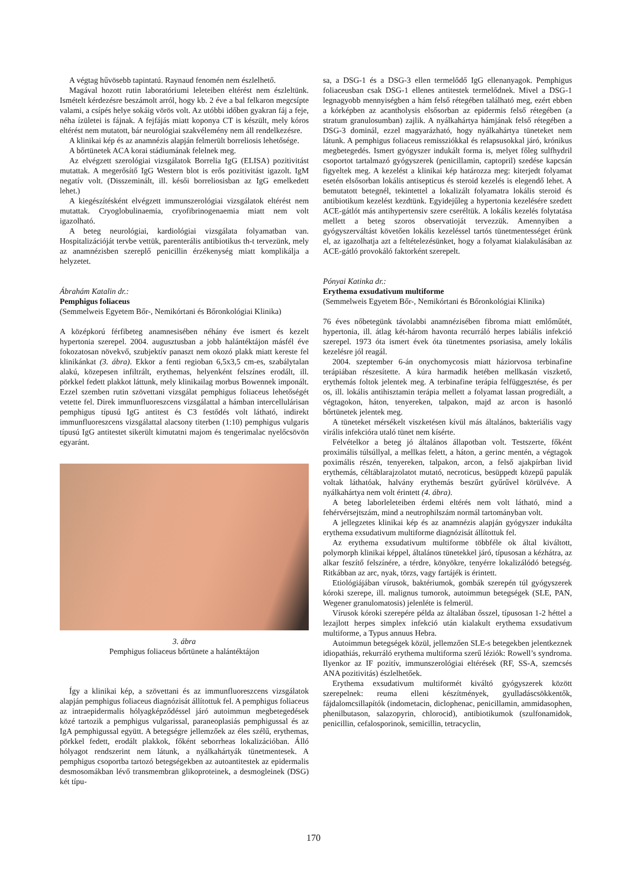A végtag hűvösebb tapintatú. Raynaud fenomén nem észlelhető.
Magával hozott rutin laboratóriumi leleteiben eltérést nem észleltünk. Ismételt kérdezésre beszámolt arról, hogy kb. 2 éve a bal felkaron megcsípte valami, a csípés helye sokáig vörös volt. Az utóbbi időben gyakran fáj a feje, néha ízületei is fájnak. A fejfájás miatt koponya CT is készült, mely kóros eltérést nem mutatott, bár neurológiai szakvélemény nem áll rendelkezésre.
A klinikai kép és az anamnézis alapján felmerült borreliosis lehetősége.
A bőrtünetek ACA korai stádiumának felelnek meg.
Az elvégzett szerológiai vizsgálatok Borrelia IgG (ELISA) pozitivitást mutattak. A megerősítő IgG Western blot is erős pozitivitást igazolt. IgM negatív volt. (Disszeminált, ill. késői borreliosisban az IgG emelkedett lehet.)
A kiegészítésként elvégzett immunszerológiai vizsgálatok eltérést nem mutattak. Cryoglobulinaemia, cryofibrinogenaemia miatt nem volt igazolható.
A beteg neurológiai, kardiológiai vizsgálata folyamatban van. Hospitalizációját tervbe vettük, parenterális antibiotikus th-t tervezünk, mely az anamnézisben szereplő penicillin érzékenység miatt komplikálja a helyzetet.
Ábrahám Katalin dr.:
Pemphigus foliaceus
(Semmelweis Egyetem Bőr-, Nemikórtani és Bőronkológiai Klinika)
A középkorú férfibeteg anamnesisében néhány éve ismert és kezelt hypertonia szerepel. 2004. augusztusban a jobb halántéktájon másfél éve fokozatosan növekvő, szubjektív panaszt nem okozó plakk miatt kereste fel klinikánkat (3. ábra). Ekkor a fenti regioban 6,5x3,5 cm-es, szabálytalan alakú, közepesen infiltrált, erythemas, helyenként felszínes erodált, ill. pörkkel fedett plakkot láttunk, mely klinikailag morbus Bowennek imponált. Ezzel szemben rutin szövettani vizsgálat pemphigus foliaceus lehetőségét vetette fel. Direk immunfluoreszcens vizsgálattal a hámban intercellulárisan pemphigus típusú IgG antitest és C3 festődés volt látható, indirekt immunfluoreszcens vizsgálattal alacsony titerben (1:10) pemphigus vulgaris típusú IgG antitestet sikerült kimutatni majom és tengerimalac nyelőcsövön egyaránt.
3. ábra
Pemphigus foliaceus bőrtünete a halántéktájon
Így a klinikai kép, a szövettani és az immunfluoreszcens vizsgálatok alapján pemphigus foliaceus diagnózisát állítottuk fel. A pemphigus foliaceus az intraepidermalis hólyagképződéssel járó autoimmun megbetegedések közé tartozik a pemphigus vulgarissal, paraneoplasiás pemphigussal és az IgA pemphigussal együtt. A betegségre jellemzőek az éles szélű, erythemas, pörkkel fedett, erodált plakkok, főként seborrheas lokalizációban. Álló hólyagot rendszerint nem látunk, a nyálkahártyák tünetmentesek. A pemphigus csoportba tartozó betegségekben az autoantitestek az epidermalis desmosomákban lévő transmembran glikoproteinek, a desmogleinek (DSG) két típu-
sa, a DSG-1 és a DSG-3 ellen termelődő IgG ellenanyagok. Pemphigus foliaceusban csak DSG-1 ellenes antitestek termelődnek. Mivel a DSG-1 legnagyobb mennyiségben a hám felső rétegében található meg, ezért ebben a kórképben az acantholysis elsősorban az epidermis felső rétegében (a stratum granulosumban) zajlik. A nyálkahártya hámjának felső rétegében a DSG-3 dominál, ezzel magyarázható, hogy nyálkahártya tüneteket nem látunk. A pemphigus foliaceus remissziókkal és relapsusokkal járó, krónikus megbetegedés. Ismert gyógyszer indukált forma is, melyet főleg sulfhydril csoportot tartalmazó gyógyszerek (penicillamin, captopril) szedése kapcsán figyeltek meg. A kezelést a klinikai kép határozza meg: kiterjedt folyamat esetén elsősorban lokális antisepticus és steroid kezelés is elegendő lehet. A bemutatott betegnél, tekintettel a lokalizált folyamatra lokális steroid és antibiotikum kezelést kezdtünk. Egyidejűleg a hypertonia kezelésére szedett ACE-gátlót más antihypertensiv szere cseréltük. A lokális kezelés folytatása mellett a beteg szoros observatioját tervezzük. Amennyiben a gyógyszerváltást követően lokális kezeléssel tartós tünetmentességet érünk el, az igazolhatja azt a feltételezésünket, hogy a folyamat kialakulásában az ACE-gátló provokáló faktorként szerepelt.
Pónyai Katinka dr.:
Erythema exsudativum multiforme
(Semmelweis Egyetem Bőr-, Nemikórtani és Bőronkológiai Klinika)
76 éves nőbetegünk távolabbi anamnézisében fibroma miatt emlőműtét, hypertonia, ill. átlag két-három havonta recurráló herpes labiális infekció szerepel. 1973 óta ismert évek óta tünetmentes psoriasisa, amely lokális kezelésre jól reagál.
2004. szeptember 6-án onychomycosis miatt háziorvosa terbinafine terápiában részesítette. A kúra harmadik hetében mellkasán viszkető, erythemás foltok jelentek meg. A terbinafine terápia felfüggesztése, és per os, ill. lokális antihisztamin terápia mellett a folyamat lassan progrediált, a végtagokon, háton, tenyereken, talpakon, majd az arcon is hasonló bőrtünetek jelentek meg.
A tüneteket mérsékelt viszketésen kívül más általános, bakteriális vagy virális infekcióra utaló tünet nem kísérte.
Felvételkor a beteg jó általános állapotban volt. Testszerte, főként proximális túlsúllyal, a mellkas felett, a háton, a gerinc mentén, a végtagok poximális részén, tenyereken, talpakon, arcon, a felső ajakpírban livid erythemás, céltáblarajzolatot mutató, necroticus, besüppedt közepű papulák voltak láthatóak, halvány erythemás beszűrt gyűrűvel körülvéve. A nyálkahártya nem volt érintett (4. ábra).
A beteg laborleleteiben érdemi eltérés nem volt látható, mind a fehérvérsejtszám, mind a neutrophilszám normál tartományban volt.
A jellegzetes klinikai kép és az anamnézis alapján gyógyszer indukálta erythema exsudativum multiforme diagnózisát állítottuk fel.
Az erythema exsudativum multiforme többféle ok által kiváltott, polymorph klinikai képpel, általános tünetekkel járó, típusosan a kézhátra, az alkar feszítő felszínére, a térdre, könyökre, tenyérre lokalizálódó betegség. Ritkábban az arc, nyak, törzs, vagy fartájék is érintett.
Etiológiájában vírusok, baktériumok, gombák szerepén túl gyógyszerek kóroki szerepe, ill. malignus tumorok, autoimmun betegségek (SLE, PAN, Wegener granulomatosis) jelenléte is felmerül.
Vírusok kóroki szerepére példa az általában ősszel, típusosan 1-2 héttel a lezajlott herpes simplex infekció után kialakult erythema exsudativum multiforme, a Typus annuus Hebra.
Autoimmun betegségek közül, jellemzően SLE-s betegekben jelentkeznek idiopathiás, rekurráló erythema multiforma szerű léziók: Rowell’s syndroma. Ilyenkor az IF pozitív, immunszerológiai eltérések (RF, SS-A, szemcsés ANA pozitivitás) észlelhetőek.
Erythema exsudativum multiformét kiváltó gyógyszerek között szerepelnek: reuma elleni készítmények, gyulladáscsökkentők, fájdalomcsillapítók (indometacin, diclophenac, penicillamin, ammidasophen, phenilbutason, salazopyrin, chlorocid), antibiotikumok (szulfonamidok, penicillin, cefalosporinok, semicillin, tetracyclin,
170